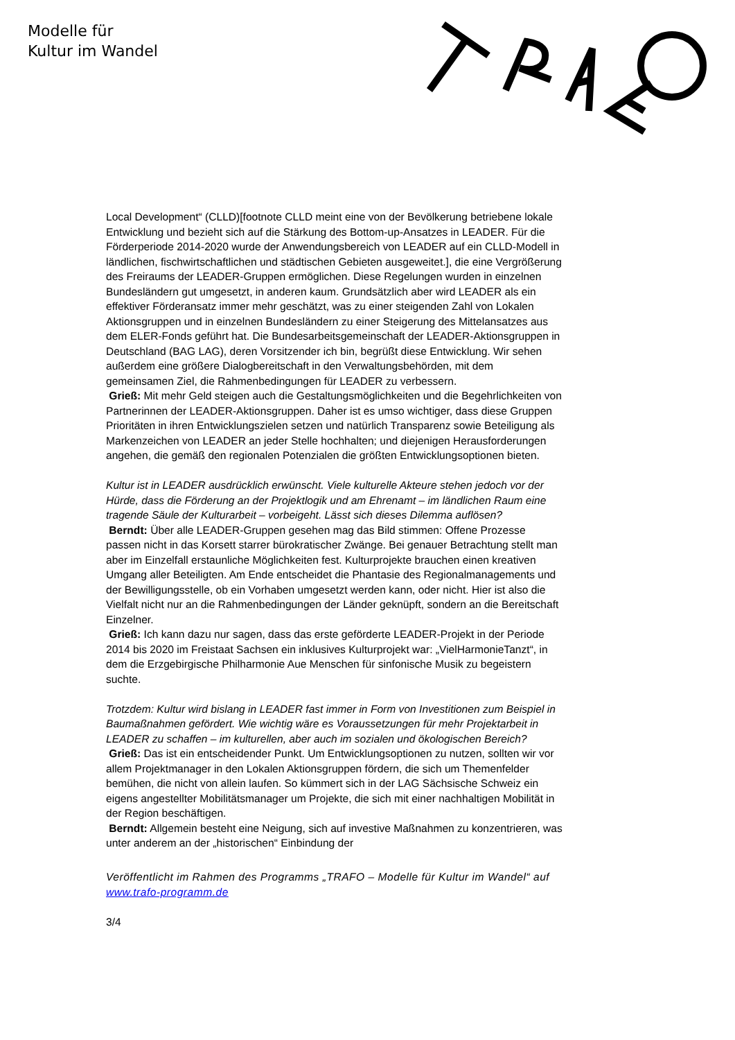Modelle für
Kultur im Wandel
Local Development“ (CLLD)[footnote CLLD meint eine von der Bevölkerung betriebene lokale Entwicklung und bezieht sich auf die Stärkung des Bottom-up-Ansatzes in LEADER. Für die Förderperiode 2014-2020 wurde der Anwendungsbereich von LEADER auf ein CLLD-Modell in ländlichen, fischwirtschaftlichen und städtischen Gebieten ausgeweitet.], die eine Vergrößerung des Freiraums der LEADER-Gruppen ermöglichen. Diese Regelungen wurden in einzelnen Bundesländern gut umgesetzt, in anderen kaum. Grundsätzlich aber wird LEADER als ein effektiver Förderansatz immer mehr geschätzt, was zu einer steigenden Zahl von Lokalen Aktionsgruppen und in einzelnen Bundesländern zu einer Steigerung des Mittelansatzes aus dem ELER-Fonds geführt hat. Die Bundesarbeitsgemeinschaft der LEADER-Aktionsgruppen in Deutschland (BAG LAG), deren Vorsitzender ich bin, begrüßt diese Entwicklung. Wir sehen außerdem eine größere Dialogbereitschaft in den Verwaltungsbehörden, mit dem gemeinsamen Ziel, die Rahmenbedingungen für LEADER zu verbessern.
Grieß: Mit mehr Geld steigen auch die Gestaltungsmöglichkeiten und die Begehrlichkeiten von Partnerinnen der LEADER-Aktionsgruppen. Daher ist es umso wichtiger, dass diese Gruppen Prioritäten in ihren Entwicklungszielen setzen und natürlich Transparenz sowie Beteiligung als Markenzeichen von LEADER an jeder Stelle hochhalten; und diejenigen Herausforderungen angehen, die gemäß den regionalen Potenzialen die größten Entwicklungsoptionen bieten.
Kultur ist in LEADER ausdrücklich erwünscht. Viele kulturelle Akteure stehen jedoch vor der Hürde, dass die Förderung an der Projektlogik und am Ehrenamt – im ländlichen Raum eine tragende Säule der Kulturarbeit – vorbeigeht. Lässt sich dieses Dilemma auflösen?
Berndt: Über alle LEADER-Gruppen gesehen mag das Bild stimmen: Offene Prozesse passen nicht in das Korsett starrer bürokratischer Zwänge. Bei genauer Betrachtung stellt man aber im Einzelfall erstaunliche Möglichkeiten fest. Kulturprojekte brauchen einen kreativen Umgang aller Beteiligten. Am Ende entscheidet die Phantasie des Regionalmanagements und der Bewilligungsstelle, ob ein Vorhaben umgesetzt werden kann, oder nicht. Hier ist also die Vielfalt nicht nur an die Rahmenbedingungen der Länder geknüpft, sondern an die Bereitschaft Einzelner.
Grieß: Ich kann dazu nur sagen, dass das erste geförderte LEADER-Projekt in der Periode 2014 bis 2020 im Freistaat Sachsen ein inklusives Kulturprojekt war: „VielHarmonieTanzt“, in dem die Erzgebirgische Philharmonie Aue Menschen für sinfonische Musik zu begeistern suchte.
Trotzdem: Kultur wird bislang in LEADER fast immer in Form von Investitionen zum Beispiel in Baumaßnahmen gefördert. Wie wichtig wäre es Voraussetzungen für mehr Projektarbeit in LEADER zu schaffen – im kulturellen, aber auch im sozialen und ökologischen Bereich?
Grieß: Das ist ein entscheidender Punkt. Um Entwicklungsoptionen zu nutzen, sollten wir vor allem Projektmanager in den Lokalen Aktionsgruppen fördern, die sich um Themenfelder bemühen, die nicht von allein laufen. So kümmert sich in der LAG Sächsische Schweiz ein eigens angestellter Mobilitätsmanager um Projekte, die sich mit einer nachhaltigen Mobilität in der Region beschäftigen.
Berndt: Allgemein besteht eine Neigung, sich auf investive Maßnahmen zu konzentrieren, was unter anderem an der „historischen“ Einbindung der
Veröffentlicht im Rahmen des Programms „TRAFO – Modelle für Kultur im Wandel“ auf www.trafo-programm.de
3/4